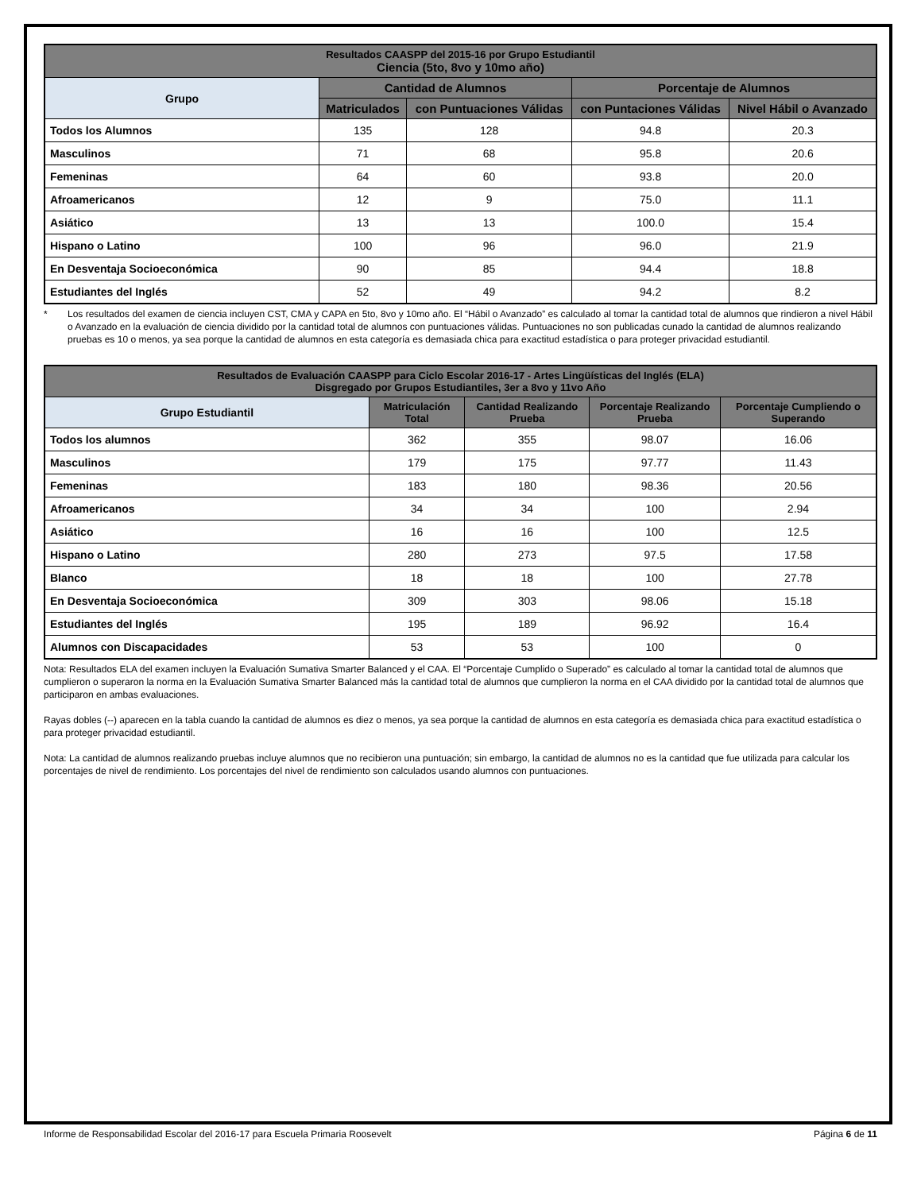| Resultados CAASPP del 2015-16 por Grupo Estudiantil Ciencia (5to, 8vo y 10mo año) | | | | |
| --- | --- | --- | --- | --- |
| Grupo | Cantidad de Alumnos | | Porcentaje de Alumnos | |
| | Matriculados | con Puntuaciones Válidas | con Puntaciones Válidas | Nivel Hábil o Avanzado |
| Todos los Alumnos | 135 | 128 | 94.8 | 20.3 |
| Masculinos | 71 | 68 | 95.8 | 20.6 |
| Femeninas | 64 | 60 | 93.8 | 20.0 |
| Afroamericanos | 12 | 9 | 75.0 | 11.1 |
| Asiático | 13 | 13 | 100.0 | 15.4 |
| Hispano o Latino | 100 | 96 | 96.0 | 21.9 |
| En Desventaja Socioeconómica | 90 | 85 | 94.4 | 18.8 |
| Estudiantes del Inglés | 52 | 49 | 94.2 | 8.2 |
* Los resultados del examen de ciencia incluyen CST, CMA y CAPA en 5to, 8vo y 10mo año. El “Hábil o Avanzado” es calculado al tomar la cantidad total de alumnos que rindieron a nivel Hábil o Avanzado en la evaluación de ciencia dividido por la cantidad total de alumnos con puntuaciones válidas. Puntuaciones no son publicadas cunado la cantidad de alumnos realizando pruebas es 10 o menos, ya sea porque la cantidad de alumnos en esta categoría es demasiada chica para exactitud estadística o para proteger privacidad estudiantil.
| Resultados de Evaluación CAASPP para Ciclo Escolar 2016-17 - Artes Lingüísticas del Inglés (ELA) Disgregado por Grupos Estudiantiles, 3er a 8vo y 11vo Año | | | | |
| --- | --- | --- | --- | --- |
| Grupo Estudiantil | Matriculación Total | Cantidad Realizando Prueba | Porcentaje Realizando Prueba | Porcentaje Cumpliendo o Superando |
| Todos los alumnos | 362 | 355 | 98.07 | 16.06 |
| Masculinos | 179 | 175 | 97.77 | 11.43 |
| Femeninas | 183 | 180 | 98.36 | 20.56 |
| Afroamericanos | 34 | 34 | 100 | 2.94 |
| Asiático | 16 | 16 | 100 | 12.5 |
| Hispano o Latino | 280 | 273 | 97.5 | 17.58 |
| Blanco | 18 | 18 | 100 | 27.78 |
| En Desventaja Socioeconómica | 309 | 303 | 98.06 | 15.18 |
| Estudiantes del Inglés | 195 | 189 | 96.92 | 16.4 |
| Alumnos con Discapacidades | 53 | 53 | 100 | 0 |
Nota: Resultados ELA del examen incluyen la Evaluación Sumativa Smarter Balanced y el CAA. El “Porcentaje Cumplido o Superado” es calculado al tomar la cantidad total de alumnos que cumplieron o superaron la norma en la Evaluación Sumativa Smarter Balanced más la cantidad total de alumnos que cumplieron la norma en el CAA dividido por la cantidad total de alumnos que participaron en ambas evaluaciones.
Rayas dobles (--) aparecen en la tabla cuando la cantidad de alumnos es diez o menos, ya sea porque la cantidad de alumnos en esta categoría es demasiada chica para exactitud estadística o para proteger privacidad estudiantil.
Nota: La cantidad de alumnos realizando pruebas incluye alumnos que no recibieron una puntuación; sin embargo, la cantidad de alumnos no es la cantidad que fue utilizada para calcular los porcentajes de nivel de rendimiento. Los porcentajes del nivel de rendimiento son calculados usando alumnos con puntuaciones.
Informe de Responsabilidad Escolar del 2016-17 para Escuela Primaria Roosevelt Página 6 de 11